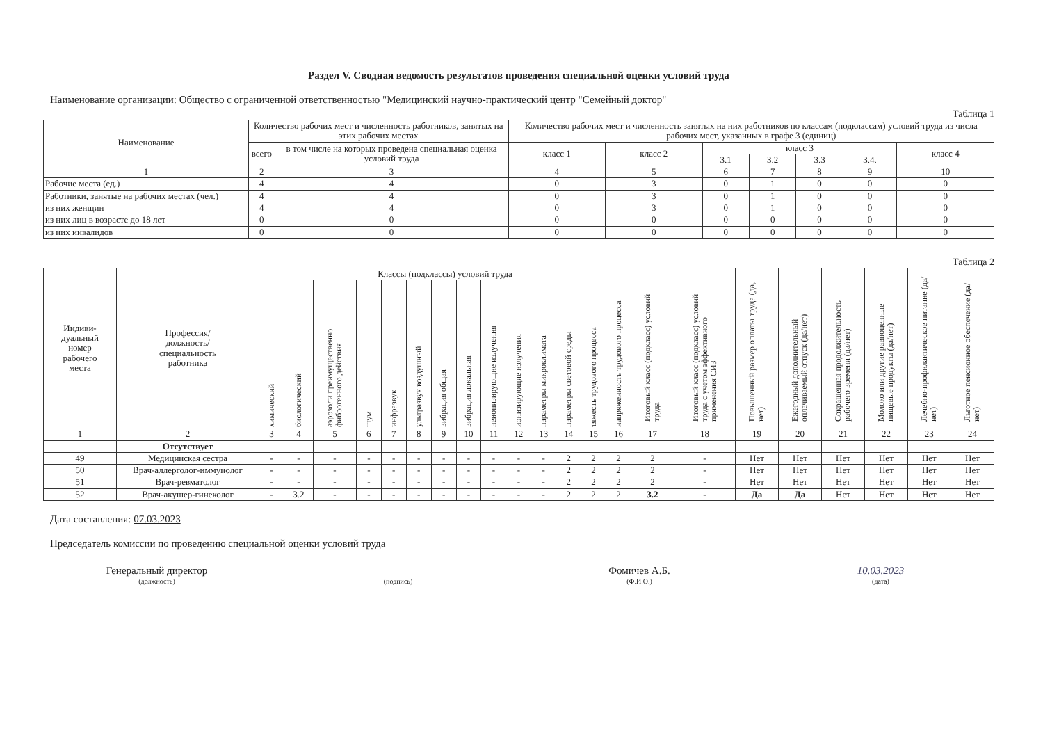Раздел V. Сводная ведомость результатов проведения специальной оценки условий труда
Наименование организации: Общество с ограниченной ответственностью "Медицинский научно-практический центр "Семейный доктор"
Таблица 1
| Наименование | Количество рабочих мест и численность работников, занятых на этих рабочих местах | | Количество рабочих мест и численность занятых на них работников по классам (подклассам) условий труда из числа рабочих мест, указанных в графе 3 (единиц) | | | | | | |
| --- | --- | --- | --- | --- | --- | --- | --- | --- | --- |
| | всего | в том числе на которых проведена специальная оценка условий труда | класс 1 | класс 2 | класс 3 | | | | класс 4 |
| | | | | | 3.1 | 3.2 | 3.3 | 3.4. | |
| 1 | 2 | 3 | 4 | 5 | 6 | 7 | 8 | 9 | 10 |
| Рабочие места (ед.) | 4 | 4 | 0 | 3 | 0 | 1 | 0 | 0 | 0 |
| Работники, занятые на рабочих местах (чел.) | 4 | 4 | 0 | 3 | 0 | 1 | 0 | 0 | 0 |
| из них женщин | 4 | 4 | 0 | 3 | 0 | 1 | 0 | 0 | 0 |
| из них лиц в возрасте до 18 лет | 0 | 0 | 0 | 0 | 0 | 0 | 0 | 0 | 0 |
| из них инвалидов | 0 | 0 | 0 | 0 | 0 | 0 | 0 | 0 | 0 |
Таблица 2
| Индиви- дуальный номер рабочего места | Профессия/ должность/ специальность работника | Классы (подклассы) условий труда | | | | | | | | | | | | | | Итоговый класс (подкласс) условий труда | Итоговый класс (подкласс) условий труда с учетом эффективного применения СИЗ | Повышенный размер оплаты труда (да, нет) | Ежегодный дополнительный оплачиваемый отпуск (да/нет) | Сокращенная продолжительность рабочего времени (да/нет) | Молоко или другие равноценные пищевые продукты (да/нет) | Лечебно-профилактическое питание (да/нет) | Льготное пенсионное обеспечение (да/нет) |
| --- | --- | --- | --- | --- | --- | --- | --- | --- | --- | --- | --- | --- | --- | --- | --- | --- | --- | --- | --- | --- | --- | --- | --- |
| | | химический | биологический | аэрозоли преимущественно фиброгенного действия | шум | инфразвук | ультразвук воздушный | вибрация общая | вибрация локальная | неионизирующие излучения | ионизирующие излучения | параметры микроклимата | параметры световой среды | тяжесть трудового процесса | напряженность трудового процесса | | | | | | | | |
| 1 | 2 | 3 | 4 | 5 | 6 | 7 | 8 | 9 | 10 | 11 | 12 | 13 | 14 | 15 | 16 | 17 | 18 | 19 | 20 | 21 | 22 | 23 | 24 |
| | Отсутствует | | | | | | | | | | | | | | | | | | | | | | |
| 49 | Медицинская сестра | - | - | - | - | - | - | - | - | - | - | - | 2 | 2 | 2 | 2 | - | Нет | Нет | Нет | Нет | Нет | Нет |
| 50 | Врач-аллерголог-иммунолог | - | - | - | - | - | - | - | - | - | - | - | 2 | 2 | 2 | 2 | - | Нет | Нет | Нет | Нет | Нет | Нет |
| 51 | Врач-ревматолог | - | - | - | - | - | - | - | - | - | - | - | 2 | 2 | 2 | 2 | - | Нет | Нет | Нет | Нет | Нет | Нет |
| 52 | Врач-акушер-гинеколог | - | 3.2 | - | - | - | - | - | - | - | - | - | 2 | 2 | 2 | 3.2 | - | Да | Да | Нет | Нет | Нет | Нет |
Дата составления: 07.03.2023
Председатель комиссии по проведению специальной оценки условий труда
Генеральный директор Фомичев А.Б. 10.03.2023
(должность) (подпись) (Ф.И.О.) (дата)